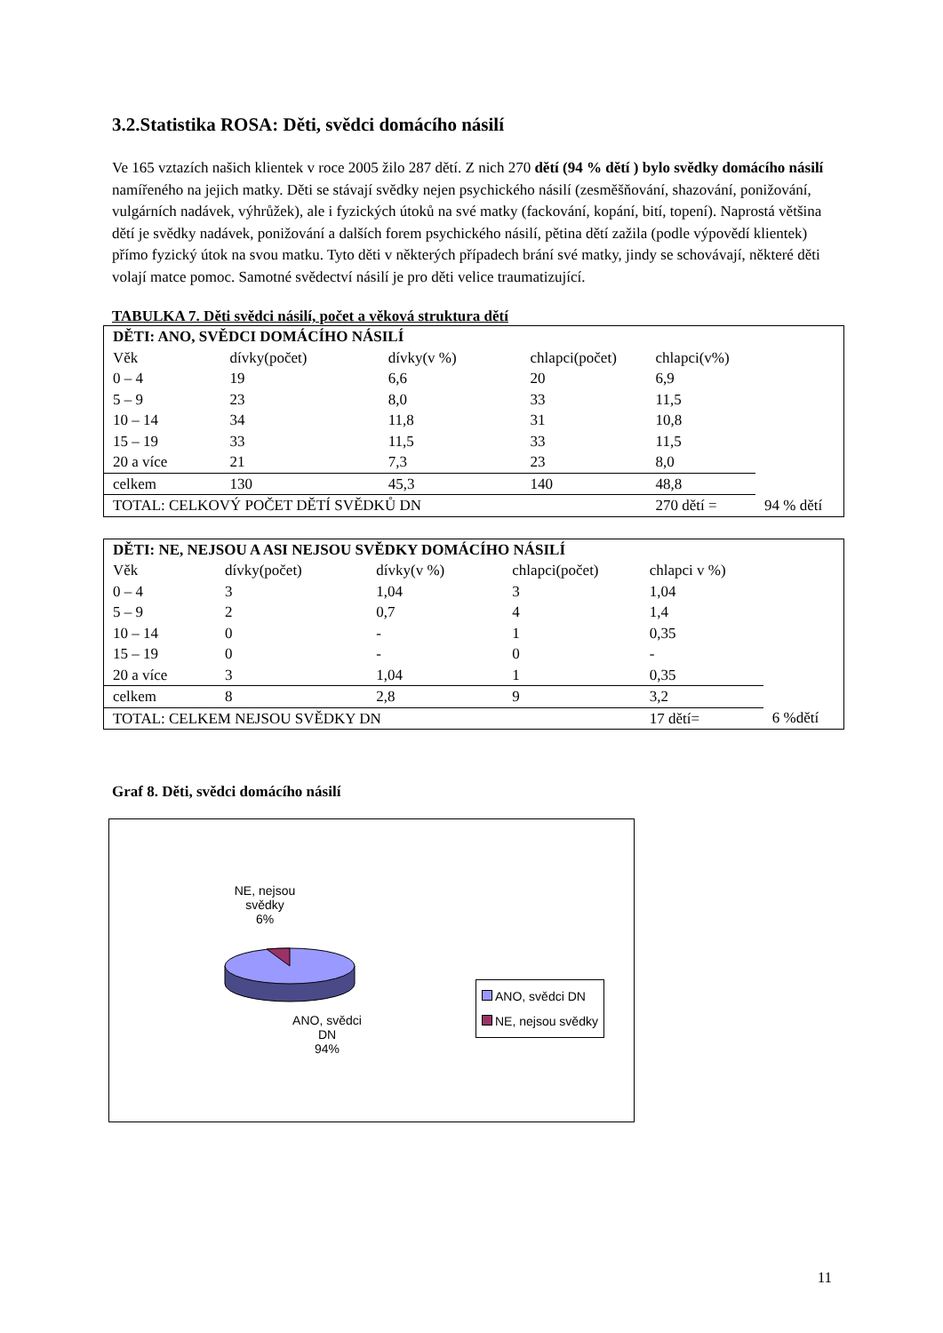3.2.Statistika ROSA: Děti, svědci domácího násilí
Ve 165 vztazích našich klientek v roce 2005 žilo 287 dětí. Z nich 270 dětí (94 % dětí ) bylo svědky domácího násilí namířeného na jejich matky. Děti se stávají svědky nejen psychického násilí (zesměšňování, shazování, ponižování, vulgárních nadávek, výhrůžek), ale i fyzických útoků na své matky (fackování, kopání, bití, topení). Naprostá většina dětí je svědky nadávek, ponižování a dalších forem psychického násilí, pětina dětí zažila (podle výpovědí klientek) přímo fyzický útok na svou matku. Tyto děti v některých případech brání své matky, jindy se schovávají, některé děti volají matce pomoc. Samotné svědectví násilí je pro děti velice traumatizující.
TABULKA 7. Děti svědci násilí, počet a věková struktura dětí
| DĚTI: ANO, SVĚDCI DOMÁCÍHO NÁSILÍ | | | | | |
| --- | --- | --- | --- | --- | --- |
| Věk | dívky(počet) | dívky(v %) | chlapci(počet) | chlapci(v%) | |
| 0 – 4 | 19 | 6,6 | 20 | 6,9 | |
| 5 – 9 | 23 | 8,0 | 33 | 11,5 | |
| 10 – 14 | 34 | 11,8 | 31 | 10,8 | |
| 15 – 19 | 33 | 11,5 | 33 | 11,5 | |
| 20 a více | 21 | 7,3 | 23 | 8,0 | |
| celkem | 130 | 45,3 | 140 | 48,8 | |
| TOTAL: CELKOVÝ POČET DĚTÍ SVĚDKŮ DN | | | | 270 dětí = | 94 % dětí |
| DĚTI: NE, NEJSOU A ASI NEJSOU SVĚDKY DOMÁCÍHO NÁSILÍ | | | | | |
| --- | --- | --- | --- | --- | --- |
| Věk | dívky(počet) | dívky(v %) | chlapci(počet) | chlapci v %) | |
| 0 – 4 | 3 | 1,04 | 3 | 1,04 | |
| 5 – 9 | 2 | 0,7 | 4 | 1,4 | |
| 10 – 14 | 0 | - | 1 | 0,35 | |
| 15 – 19 | 0 | - | 0 | - | |
| 20 a více | 3 | 1,04 | 1 | 0,35 | |
| celkem | 8 | 2,8 | 9 | 3,2 | |
| TOTAL: CELKEM NEJSOU SVĚDKY DN | | | | 17 dětí= | 6 %dětí |
Graf 8. Děti, svědci domácího násilí
NE, nejsou
svědky
6%
ANO, svědci
DN
94%
ANO, svědci DN
NE, nejsou svědky
11